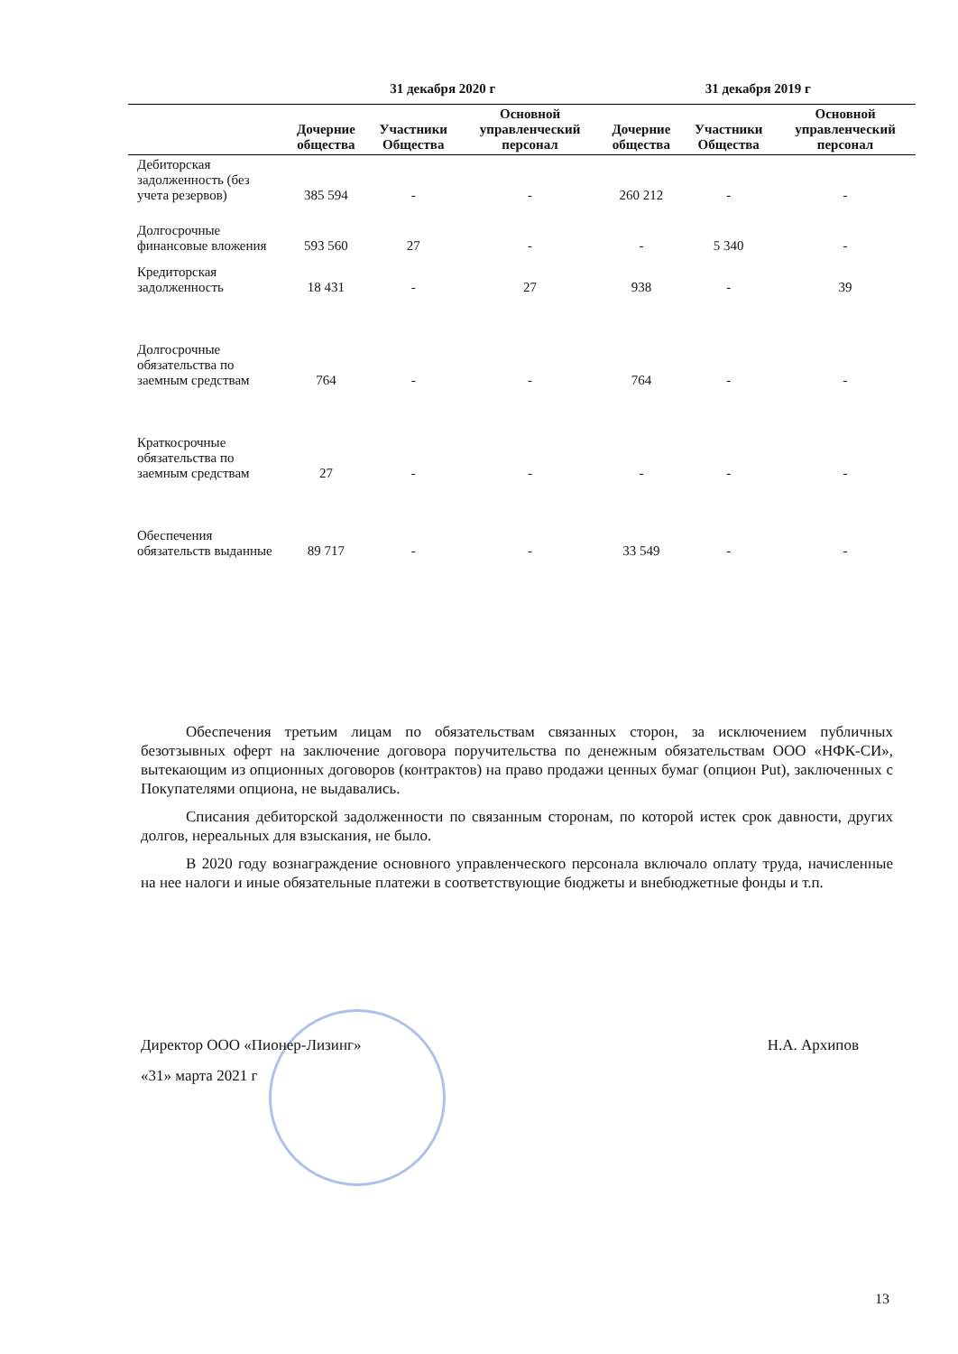| | 31 декабря 2020 г | | | 31 декабря 2019 г | | |
| --- | --- | --- | --- | --- | --- | --- |
| | Дочерние общества | Участники Общества | Основной управленческий персонал | Дочерние общества | Участники Общества | Основной управленческий персонал |
| Дебиторская задолженность (без учета резервов) | 385 594 | - | - | 260 212 | - | - |
| Долгосрочные финансовые вложения | 593 560 | 27 | - | - | 5 340 | - |
| Кредиторская задолженность | 18 431 | - | 27 | 938 | - | 39 |
| Долгосрочные обязательства по заемным средствам | 764 | - | - | 764 | - | - |
| Краткосрочные обязательства по заемным средствам | 27 | - | - | - | - | - |
| Обеспечения обязательств выданные | 89 717 | - | - | 33 549 | - | - |
Обеспечения третьим лицам по обязательствам связанных сторон, за исключением публичных безотзывных оферт на заключение договора поручительства по денежным обязательствам ООО «НФК-СИ», вытекающим из опционных договоров (контрактов) на право продажи ценных бумаг (опцион Put), заключенных с Покупателями опциона, не выдавались.
Списания дебиторской задолженности по связанным сторонам, по которой истек срок давности, других долгов, нереальных для взыскания, не было.
В 2020 году вознаграждение основного управленческого персонала включало оплату труда, начисленные на нее налоги и иные обязательные платежи в соответствующие бюджеты и внебюджетные фонды и т.п.
Директор ООО «Пионер-Лизинг» Н.А. Архипов
«31» марта 2021 г
13